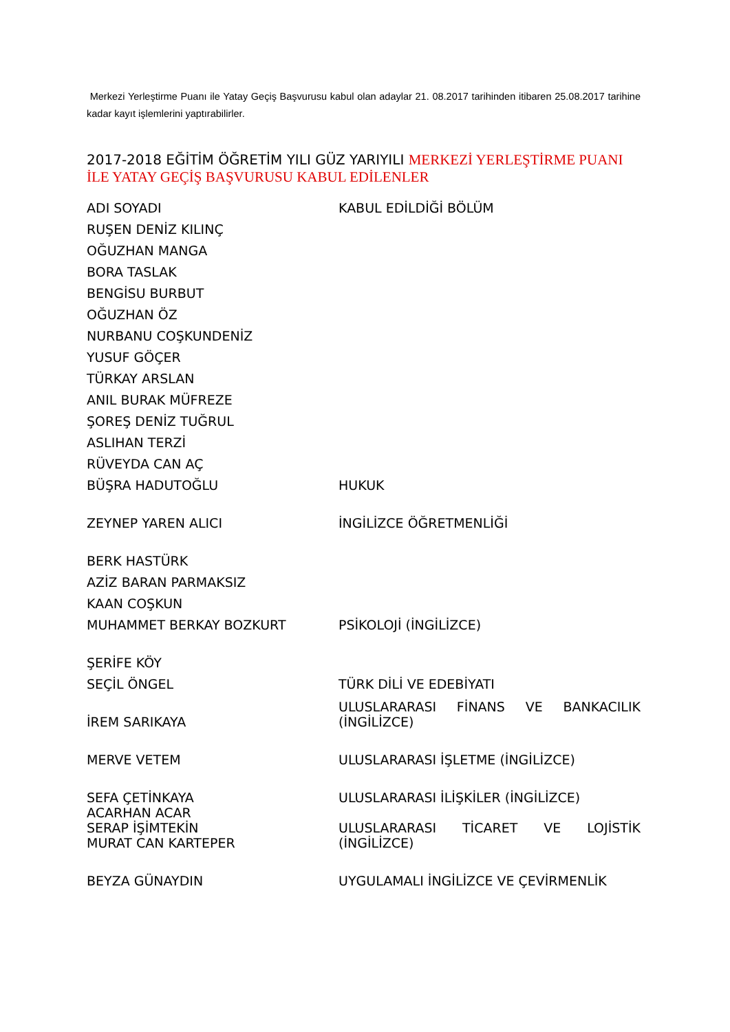Merkezi Yerleştirme Puanı ile Yatay Geçiş Başvurusu kabul olan adaylar 21. 08.2017 tarihinden itibaren 25.08.2017 tarihine kadar kayıt işlemlerini yaptırabilirler.
2017-2018 EĞİTİM ÖĞRETİM YILI GÜZ YARIYILI MERKEZİ YERLEŞTİRME PUANI İLE YATAY GEÇİŞ BAŞVURUSU KABUL EDİLENLER
| ADI SOYADI | KABUL EDİLDİĞİ BÖLÜM |
| --- | --- |
| RUŞEN DENİZ KILINÇ | |
| OĞUZHAN MANGA | |
| BORA TASLAK | |
| BENGİSU BURBUT | |
| OĞUZHAN ÖZ | |
| NURBANU COŞKUNDENİZ | |
| YUSUF GÖÇER | |
| TÜRKAY ARSLAN | |
| ANIL BURAK MÜFREZE | |
| ŞOREŞ DENİZ TUĞRUL | |
| ASLIHAN TERZİ | |
| RÜVEYDA CAN AÇ | |
| BÜŞRA HADUTOĞLU | HUKUK |
| ZEYNEP YAREN ALICI | İNGİLİZCE ÖĞRETMENLİĞİ |
| BERK HASTÜRK | |
| AZİZ BARAN PARMAKSIZ | |
| KAAN COŞKUN | |
| MUHAMMET BERKAY BOZKURT | PSİKOLOJİ (İNGİLİZCE) |
| ŞERİFE KÖY | |
| SEÇİL ÖNGEL | TÜRK DİLİ VE EDEBİYATI |
| İREM SARIKAYA | ULUSLARARASI FİNANS VE BANKACILIK (İNGİLİZCE) |
| MERVE VETEM | ULUSLARARASI İŞLETME (İNGİLİZCE) |
| SEFA ÇETİNKAYA | ULUSLARARASI İLİŞKİLER (İNGİLİZCE) |
| ACARHAN ACAR SERAP İŞİMTEKİN MURAT CAN KARTEPER | ULUSLARARASI TİCARET VE LOJİSTİK (İNGİLİZCE) |
| BEYZA GÜNAYDIN | UYGULAMALI İNGİLİZCE VE ÇEVİRMENLİK |